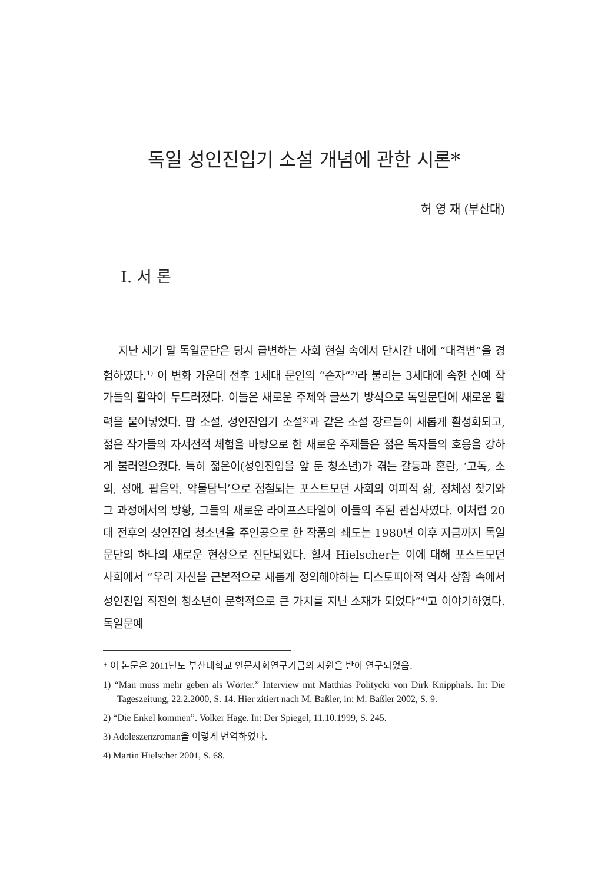독일 성인진입기 소설 개념에 관한 시론*
허 영 재 (부산대)
Ⅰ. 서 론
지난 세기 말 독일문단은 당시 급변하는 사회 현실 속에서 단시간 내에 “대격변”을 경험하였다.<sup>1)</sup> 이 변화 가운데 전후 1세대 문인의 “손자”<sup>2)</sup>라 불리는 3세대에 속한 신예 작가들의 활약이 두드러졌다. 이들은 새로운 주제와 글쓰기 방식으로 독일문단에 새로운 활력을 불어넣었다. 팝 소설, 성인진입기 소설<sup>3)</sup>과 같은 소설 장르들이 새롭게 활성화되고, 젊은 작가들의 자서전적 체험을 바탕으로 한 새로운 주제들은 젊은 독자들의 호응을 강하게 불러일으켰다. 특히 젊은이(성인진입을 앞 둔 청소년)가 겪는 갈등과 혼란, ‘고독, 소외, 성애, 팝음악, 약물탐닉’으로 점철되는 포스트모던 사회의 여피적 삶, 정체성 찾기와 그 과정에서의 방황, 그들의 새로운 라이프스타일이 이들의 주된 관심사였다. 이처럼 20대 전후의 성인진입 청소년을 주인공으로 한 작품의 쇄도는 1980년 이후 지금까지 독일문단의 하나의 새로운 현상으로 진단되었다. 힐셔 Hielscher는 이에 대해 포스트모던 사회에서 “우리 자신을 근본적으로 새롭게 정의해야하는 디스토피아적 역사 상황 속에서 성인진입 직전의 청소년이 문학적으로 큰 가치를 지닌 소재가 되었다”<sup>4)</sup>고 이야기하였다. 독일문예
* 이 논문은 2011년도 부산대학교 인문사회연구기금의 지원을 받아 연구되었음.
1) “Man muss mehr geben als Wörter.” Interview mit Matthias Politycki von Dirk Knipphals. In: Die Tageszeitung, 22.2.2000, S. 14. Hier zitiert nach M. Baßler, in: M. Baßler 2002, S. 9.
2) “Die Enkel kommen”. Volker Hage. In: Der Spiegel, 11.10.1999, S. 245.
3) Adoleszenzroman을 이렇게 번역하였다.
4) Martin Hielscher 2001, S. 68.